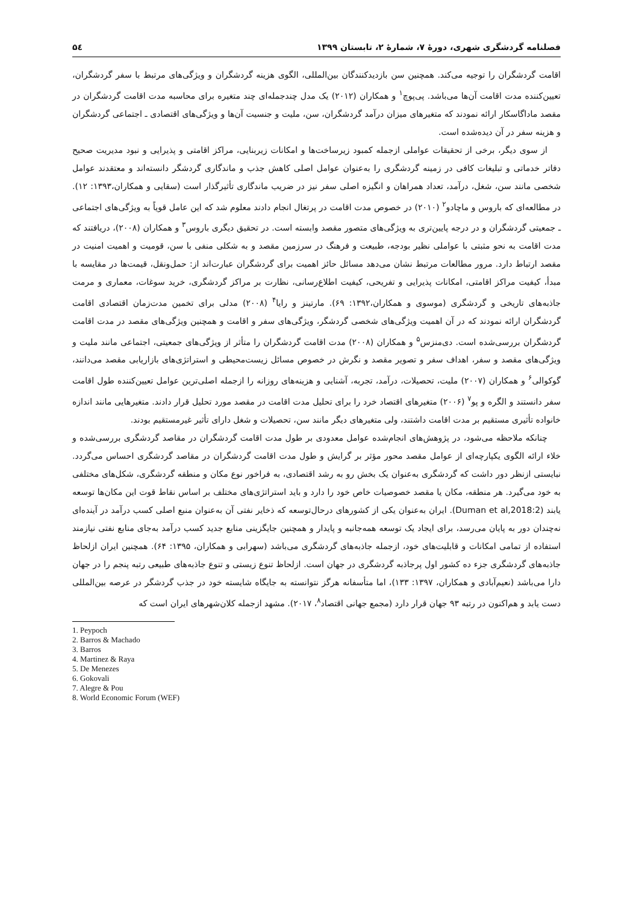فصلنامه گردشگری شهری، دورهٔ ۷، شمارهٔ ۲، تابستان ۱۳۹۹ ۵٤
اقامت گردشگران را توجیه می‌کند. همچنین سن بازدیدکنندگان بین‌المللی، الگوی هزینه گردشگران و ویژگی‌های مرتبط با سفر گردشگران، تعیین‌کننده مدت اقامت آن‌ها می‌باشد. پی‌پوچ<sup>۱</sup> و همکاران (۲۰۱۲) یک مدل چندجمله‌ای چند متغیره برای محاسبه مدت اقامت گردشگران در مقصد ماداگاسکار ارائه نمودند که متغیرهای میزان درآمد گردشگران، سن، ملیت و جنسیت آن‌ها و ویژگی‌های اقتصادی ـ اجتماعی گردشگران و هزینه سفر در آن دیده‌شده است.
از سوی دیگر، برخی از تحقیقات عواملی ازجمله کمبود زیرساخت‌ها و امکانات زیربنایی، مراکز اقامتی و پذیرایی و نبود مدیریت صحیح دفاتر خدماتی و تبلیغات کافی در زمینه گردشگری را به‌عنوان عوامل اصلی کاهش جذب و ماندگاری گردشگر دانسته‌اند و معتقدند عوامل شخصی مانند سن، شغل، درآمد، تعداد همراهان و انگیزه اصلی سفر نیز در ضریب ماندگاری تأثیرگذار است (سقایی و همکاران،۱۳۹۳: ۱۲). در مطالعه‌ای که باروس و ماچادو<sup>۲</sup> (۲۰۱۰) در خصوص مدت اقامت در پرتغال انجام دادند معلوم شد که این عامل قویاً به ویژگی‌های اجتماعی ـ جمعیتی گردشگران و در درجه پایین‌تری به ویژگی‌های متصور مقصد وابسته است. در تحقیق دیگری باروس<sup>۳</sup> و همکاران (۲۰۰۸)، دریافتند که مدت اقامت به نحو مثبتی با عواملی نظیر بودجه، طبیعت و فرهنگ در سرزمین مقصد و به شکلی منفی با سن، قومیت و اهمیت امنیت در مقصد ارتباط دارد. مرور مطالعات مرتبط نشان می‌دهد مسائل حائز اهمیت برای گردشگران عبارت‌اند از: حمل‌ونقل، قیمت‌ها در مقایسه با مبدأ، کیفیت مراکز اقامتی، امکانات پذیرایی و تفریحی، کیفیت اطلاع‌رسانی، نظارت بر مراکز گردشگری، خرید سوغات، معماری و مرمت جاذبه‌های تاریخی و گردشگری (موسوی و همکاران،۱۳۹۲: ۶۹). مارتینز و رایا<sup>۴</sup> (۲۰۰۸) مدلی برای تخمین مدت‌زمان اقتصادی اقامت گردشگران ارائه نمودند که در آن اهمیت ویژگی‌های شخصی گردشگر، ویژگی‌های سفر و اقامت و همچنین ویژگی‌های مقصد در مدت اقامت گردشگران بررسی‌شده است. دی‌منزس<sup>۵</sup> و همکاران (۲۰۰۸) مدت اقامت گردشگران را متأثر از ویژگی‌های جمعیتی، اجتماعی مانند ملیت و ویژگی‌های مقصد و سفر، اهداف سفر و تصویر مقصد و نگرش در خصوص مسائل زیست‌محیطی و استراتژی‌های بازاریابی مقصد می‌دانند، گوکوالی<sup>۶</sup> و همکاران (۲۰۰۷) ملیت، تحصیلات، درآمد، تجربه، آشنایی و هزینه‌های روزانه را ازجمله اصلی‌ترین عوامل تعیین‌کننده طول اقامت سفر دانستند و الگره و پو<sup>۷</sup> (۲۰۰۶) متغیرهای اقتصاد خرد را برای تحلیل مدت اقامت در مقصد مورد تحلیل قرار دادند. متغیرهایی مانند اندازه خانواده تأثیری مستقیم بر مدت اقامت داشتند، ولی متغیرهای دیگر مانند سن، تحصیلات و شغل دارای تأثیر غیرمستقیم بودند.
چنانکه ملاحظه می‌شود، در پژوهش‌های انجام‌شده عوامل معدودی بر طول مدت اقامت گردشگران در مقاصد گردشگری بررسی‌شده و خلاء ارائه الگوی یکپارچه‌ای از عوامل مقصد محور مؤثر بر گرایش و طول مدت اقامت گردشگران در مقاصد گردشگری احساس می‌گردد. نبایستی ازنظر دور داشت که گردشگری به‌عنوان یک بخش رو به رشد اقتصادی، به فراخور نوع مکان و منطقه گردشگری، شکل‌های مختلفی به خود می‌گیرد. هر منطقه، مکان یا مقصد خصوصیات خاص خود را دارد و باید استراتژی‌های مختلف بر اساس نقاط قوت این مکان‌ها توسعه یابند (Duman et al,2018:2). ایران به‌عنوان یکی از کشورهای درحال‌توسعه که ذخایر نفتی آن به‌عنوان منبع اصلی کسب درآمد در آینده‌ای نه‌چندان دور به پایان می‌رسد، برای ایجاد یک توسعه همه‌جانبه و پایدار و همچنین جایگزینی منابع جدید کسب درآمد به‌جای منابع نفتی نیازمند استفاده از تمامی امکانات و قابلیت‌های خود، ازجمله جاذبه‌های گردشگری می‌باشد (سهرابی و همکاران، ۱۳۹۵: ۶۴). همچنین ایران ازلحاظ جاذبه‌های گردشگری جزء ده کشور اول پرجاذبه گردشگری در جهان است. ازلحاظ تنوع زیستی و تنوع جاذبه‌های طبیعی رتبه پنجم را در جهان دارا می‌باشد (نعیم‌آبادی و همکاران، ۱۳۹۷: ۱۳۳)، اما متأسفانه هرگز نتوانسته به جایگاه شایسته خود در جذب گردشگر در عرصه بین‌المللی دست یابد و هم‌اکنون در رتبه ۹۳ جهان قرار دارد (مجمع جهانی اقتصاد<sup>۸</sup>، ۲۰۱۷). مشهد ازجمله کلان‌شهرهای ایران است که
1. Peypoch
2. Barros & Machado
3. Barros
4. Martinez & Raya
5. De Menezes
6. Gokovali
7. Alegre & Pou
8. World Economic Forum (WEF)